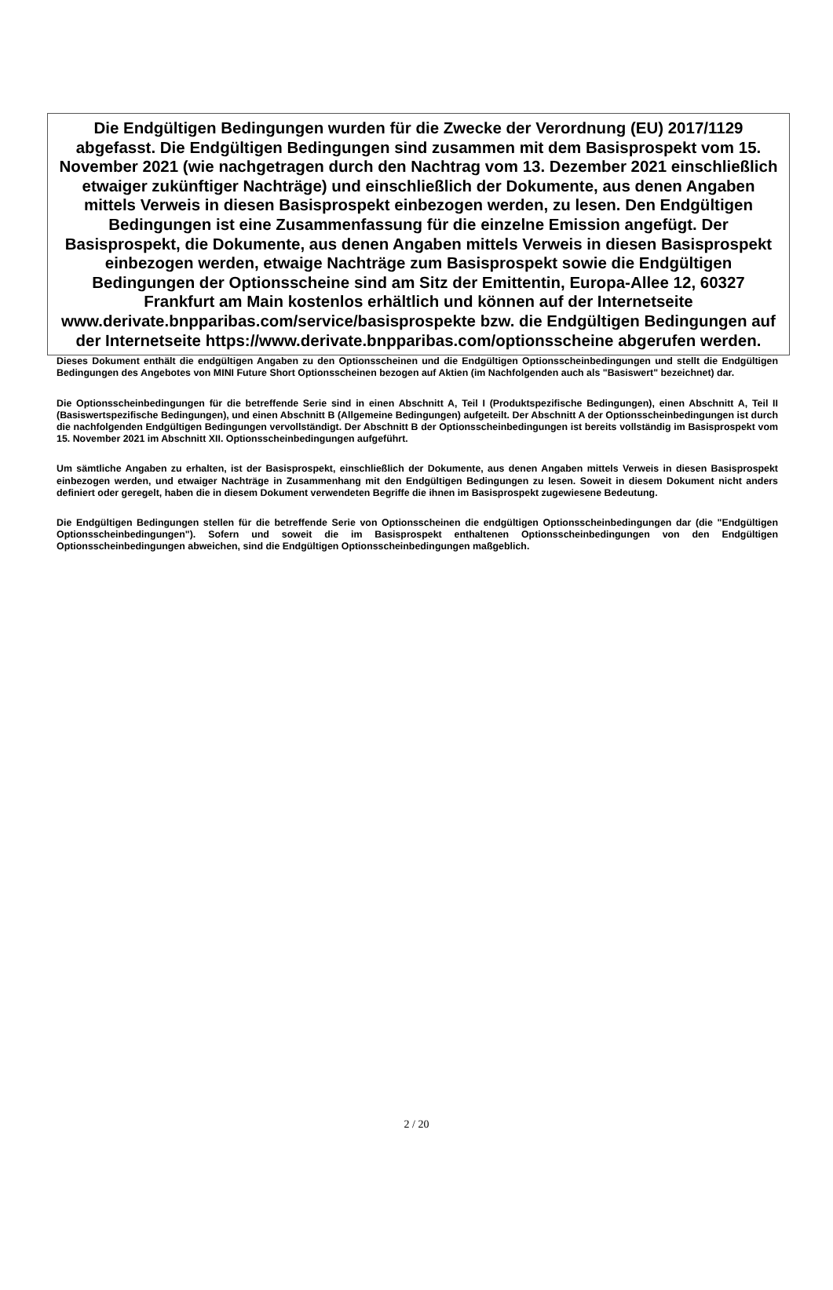Die Endgültigen Bedingungen wurden für die Zwecke der Verordnung (EU) 2017/1129 abgefasst. Die Endgültigen Bedingungen sind zusammen mit dem Basisprospekt vom 15. November 2021 (wie nachgetragen durch den Nachtrag vom 13. Dezember 2021 einschließlich etwaiger zukünftiger Nachträge) und einschließlich der Dokumente, aus denen Angaben mittels Verweis in diesen Basisprospekt einbezogen werden, zu lesen. Den Endgültigen Bedingungen ist eine Zusammenfassung für die einzelne Emission angefügt. Der Basisprospekt, die Dokumente, aus denen Angaben mittels Verweis in diesen Basisprospekt einbezogen werden, etwaige Nachträge zum Basisprospekt sowie die Endgültigen Bedingungen der Optionsscheine sind am Sitz der Emittentin, Europa-Allee 12, 60327 Frankfurt am Main kostenlos erhältlich und können auf der Internetseite www.derivate.bnpparibas.com/service/basisprospekte bzw. die Endgültigen Bedingungen auf der Internetseite https://www.derivate.bnpparibas.com/optionsscheine abgerufen werden.
Dieses Dokument enthält die endgültigen Angaben zu den Optionsscheinen und die Endgültigen Optionsscheinbedingungen und stellt die Endgültigen Bedingungen des Angebotes von MINI Future Short Optionsscheinen bezogen auf Aktien (im Nachfolgenden auch als "Basiswert" bezeichnet) dar.
Die Optionsscheinbedingungen für die betreffende Serie sind in einen Abschnitt A, Teil I (Produktspezifische Bedingungen), einen Abschnitt A, Teil II (Basiswertspezifische Bedingungen), und einen Abschnitt B (Allgemeine Bedingungen) aufgeteilt. Der Abschnitt A der Optionsscheinbedingungen ist durch die nachfolgenden Endgültigen Bedingungen vervollständigt. Der Abschnitt B der Optionsscheinbedingungen ist bereits vollständig im Basisprospekt vom 15. November 2021 im Abschnitt XII. Optionsscheinbedingungen aufgeführt.
Um sämtliche Angaben zu erhalten, ist der Basisprospekt, einschließlich der Dokumente, aus denen Angaben mittels Verweis in diesen Basisprospekt einbezogen werden, und etwaiger Nachträge in Zusammenhang mit den Endgültigen Bedingungen zu lesen. Soweit in diesem Dokument nicht anders definiert oder geregelt, haben die in diesem Dokument verwendeten Begriffe die ihnen im Basisprospekt zugewiesene Bedeutung.
Die Endgültigen Bedingungen stellen für die betreffende Serie von Optionsscheinen die endgültigen Optionsscheinbedingungen dar (die "Endgültigen Optionsscheinbedingungen"). Sofern und soweit die im Basisprospekt enthaltenen Optionsscheinbedingungen von den Endgültigen Optionsscheinbedingungen abweichen, sind die Endgültigen Optionsscheinbedingungen maßgeblich.
2 / 20